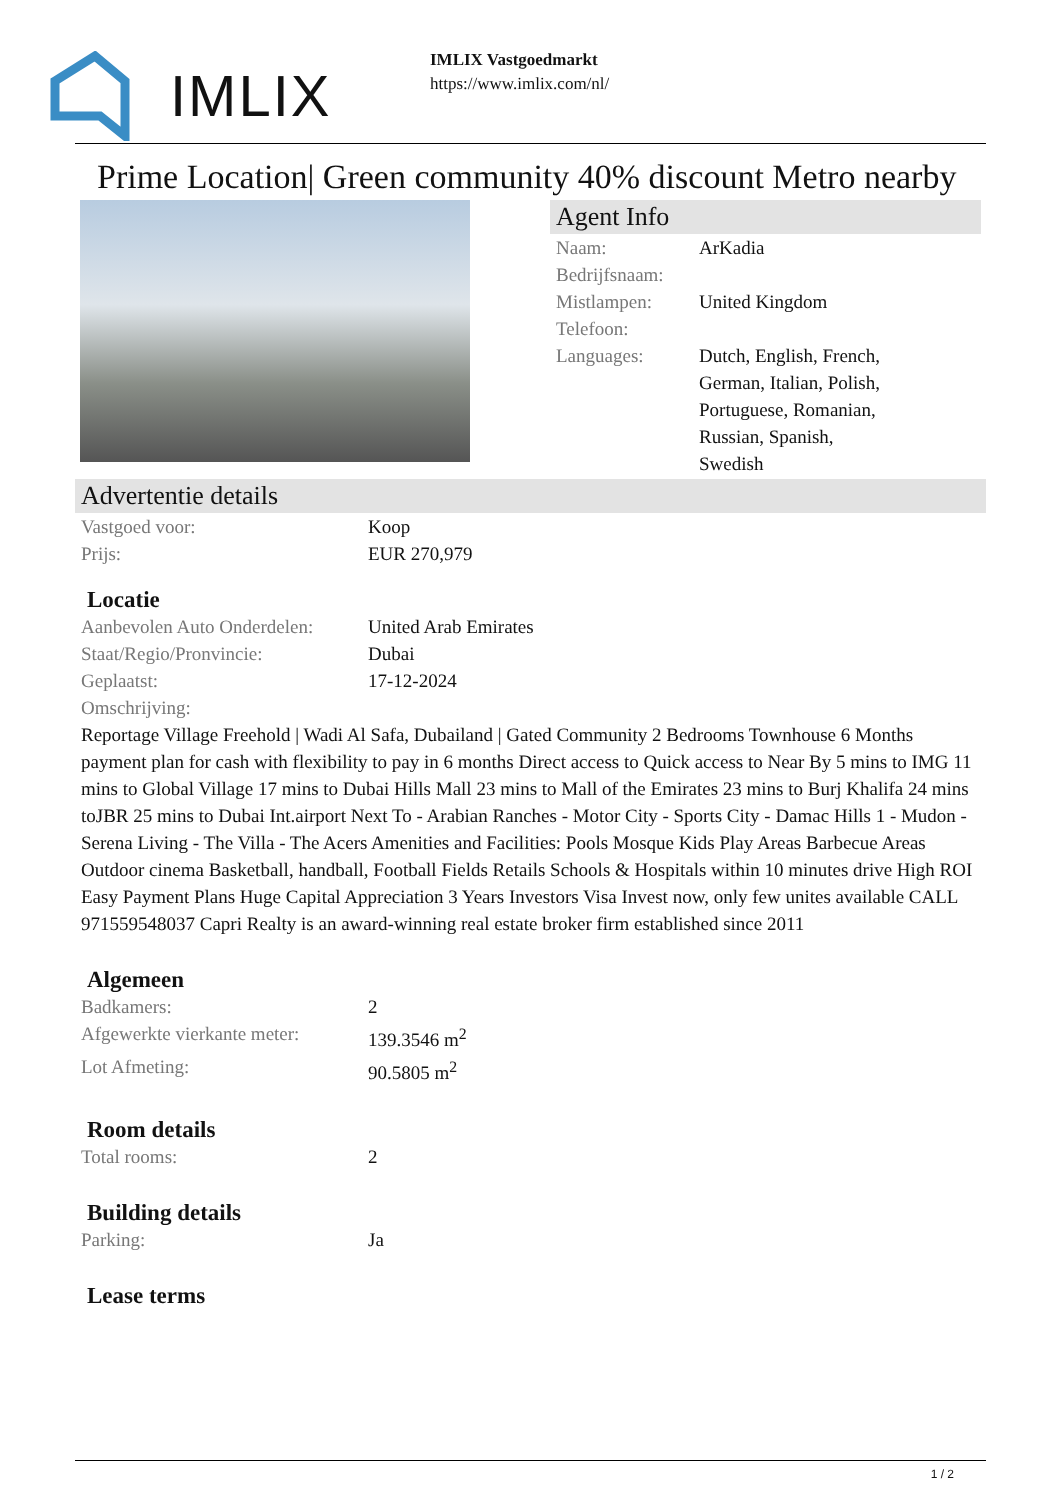IMLIX
IMLIX Vastgoedmarkt
https://www.imlix.com/nl/
Prime Location| Green community 40% discount Metro nearby
Agent Info
| Naam: | ArKadia |
| Bedrijfsnaam: | |
| Mistlampen: | United Kingdom |
| Telefoon: | |
| Languages: | Dutch, English, French, German, Italian, Polish, Portuguese, Romanian, Russian, Spanish, Swedish |
Advertentie details
| Vastgoed voor: | Koop |
| Prijs: | EUR 270,979 |
Locatie
| Aanbevolen Auto Onderdelen: | United Arab Emirates |
| Staat/Regio/Pronvincie: | Dubai |
| Geplaatst: | 17-12-2024 |
| Omschrijving: | |
Reportage Village Freehold | Wadi Al Safa, Dubailand | Gated Community 2 Bedrooms Townhouse 6 Months payment plan for cash with flexibility to pay in 6 months Direct access to Quick access to Near By 5 mins to IMG 11 mins to Global Village 17 mins to Dubai Hills Mall 23 mins to Mall of the Emirates 23 mins to Burj Khalifa 24 mins toJBR 25 mins to Dubai Int.airport Next To - Arabian Ranches - Motor City - Sports City - Damac Hills 1 - Mudon - Serena Living - The Villa - The Acers Amenities and Facilities: Pools Mosque Kids Play Areas Barbecue Areas Outdoor cinema Basketball, handball, Football Fields Retails Schools & Hospitals within 10 minutes drive High ROI Easy Payment Plans Huge Capital Appreciation 3 Years Investors Visa Invest now, only few unites available CALL 971559548037 Capri Realty is an award-winning real estate broker firm established since 2011
Algemeen
| Badkamers: | 2 |
| Afgewerkte vierkante meter: | 139.3546 m<sup>2</sup> |
| Lot Afmeting: | 90.5805 m<sup>2</sup> |
Room details
| Total rooms: | 2 |
Building details
| Parking: | Ja |
Lease terms
1 / 2